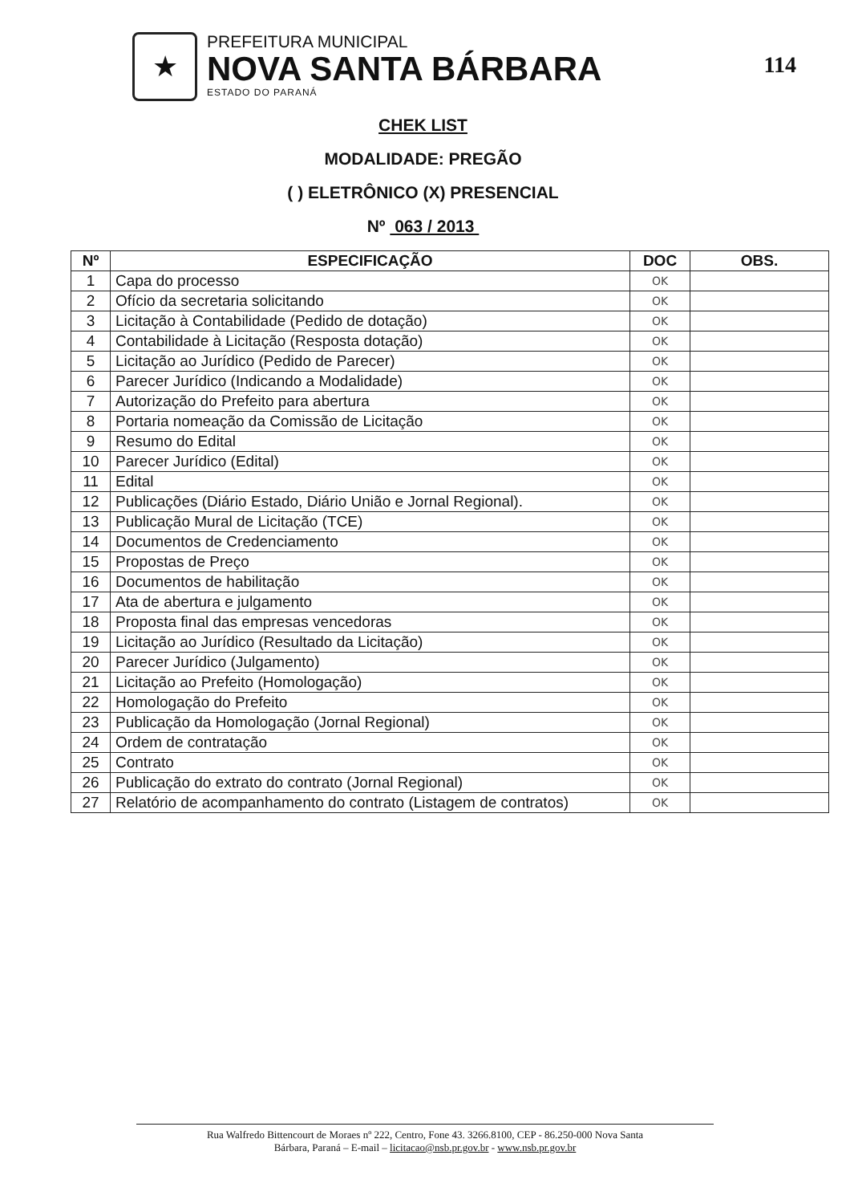★
PREFEITURA MUNICIPAL
NOVA SANTA BÁRBARA
ESTADO DO PARANÁ
114
CHEK LIST
MODALIDADE: PREGÃO
( ) ELETRÔNICO (X) PRESENCIAL
Nº 063 / 2013
| Nº | ESPECIFICAÇÃO | DOC | OBS. |
| --- | --- | --- | --- |
| 1 | Capa do processo | OK | |
| 2 | Ofício da secretaria solicitando | OK | |
| 3 | Licitação à Contabilidade (Pedido de dotação) | OK | |
| 4 | Contabilidade à Licitação (Resposta dotação) | OK | |
| 5 | Licitação ao Jurídico (Pedido de Parecer) | OK | |
| 6 | Parecer Jurídico (Indicando a Modalidade) | OK | |
| 7 | Autorização do Prefeito para abertura | OK | |
| 8 | Portaria nomeação da Comissão de Licitação | OK | |
| 9 | Resumo do Edital | OK | |
| 10 | Parecer Jurídico (Edital) | OK | |
| 11 | Edital | OK | |
| 12 | Publicações (Diário Estado, Diário União e Jornal Regional). | OK | |
| 13 | Publicação Mural de Licitação (TCE) | OK | |
| 14 | Documentos de Credenciamento | OK | |
| 15 | Propostas de Preço | OK | |
| 16 | Documentos de habilitação | OK | |
| 17 | Ata de abertura e julgamento | OK | |
| 18 | Proposta final das empresas vencedoras | OK | |
| 19 | Licitação ao Jurídico (Resultado da Licitação) | OK | |
| 20 | Parecer Jurídico (Julgamento) | OK | |
| 21 | Licitação ao Prefeito (Homologação) | OK | |
| 22 | Homologação do Prefeito | OK | |
| 23 | Publicação da Homologação (Jornal Regional) | OK | |
| 24 | Ordem de contratação | OK | |
| 25 | Contrato | OK | |
| 26 | Publicação do extrato do contrato (Jornal Regional) | OK | |
| 27 | Relatório de acompanhamento do contrato (Listagem de contratos) | OK | |
Rua Walfredo Bittencourt de Moraes nº 222, Centro, Fone 43. 3266.8100, CEP - 86.250-000 Nova Santa
Bárbara, Paraná – E-mail – licitacao@nsb.pr.gov.br - www.nsb.pr.gov.br